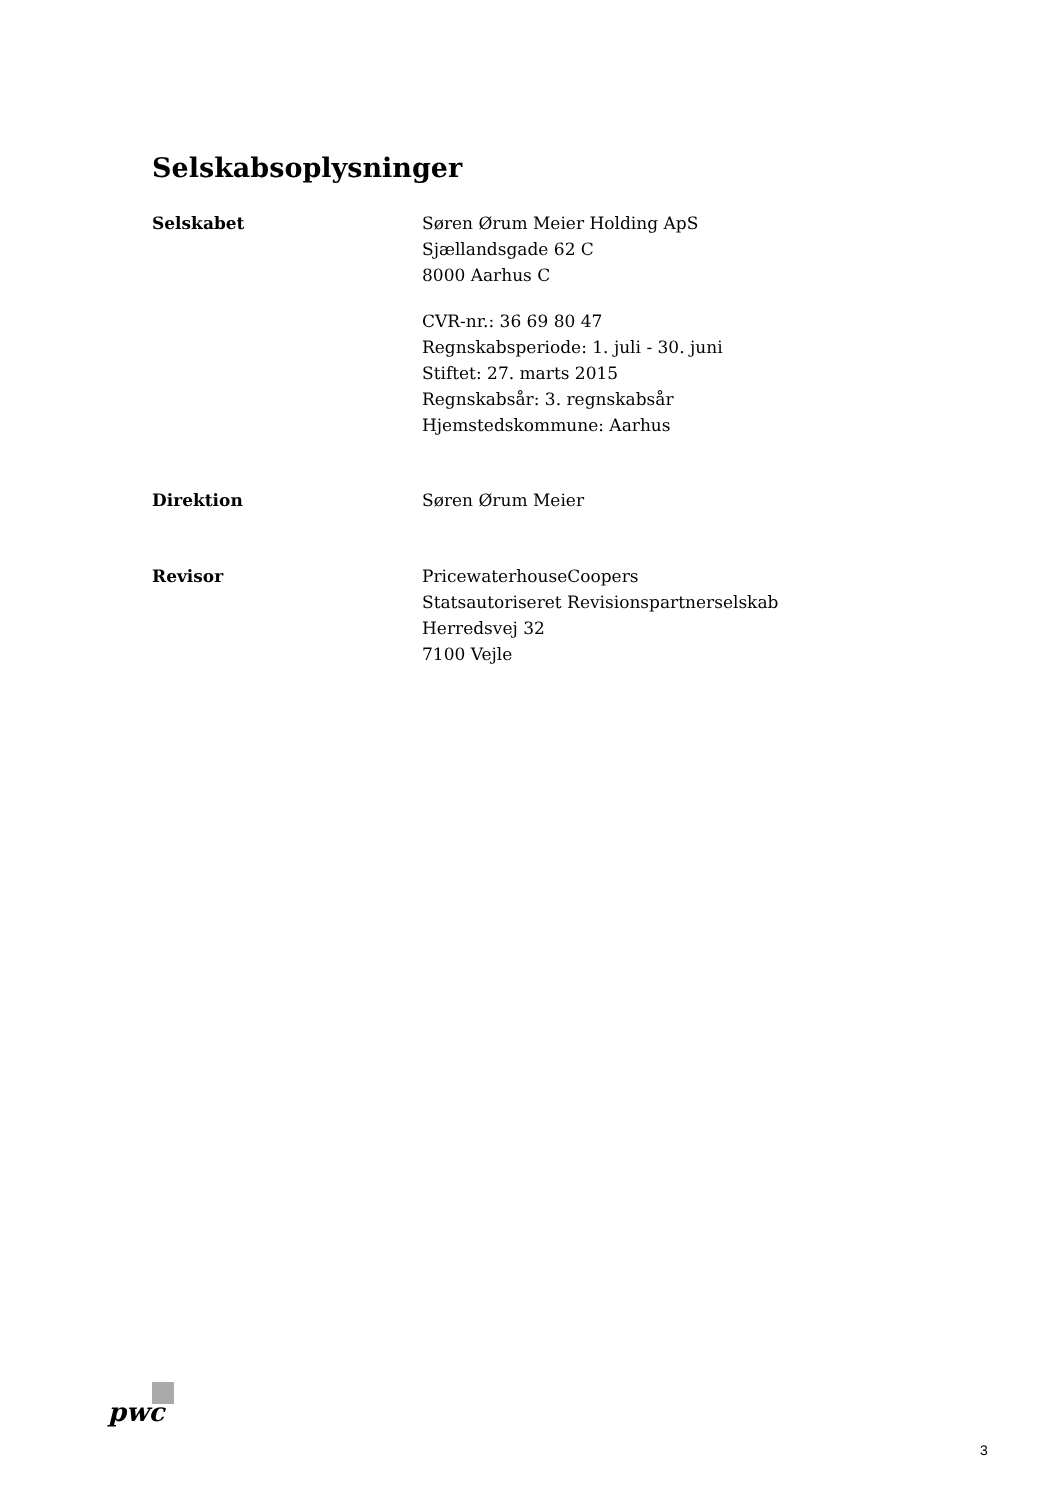Selskabsoplysninger
Selskabet Søren Ørum Meier Holding ApS
Sjællandsgade 62 C
8000 Aarhus C
CVR-nr.: 36 69 80 47
Regnskabsperiode: 1. juli - 30. juni
Stiftet: 27. marts 2015
Regnskabsår: 3. regnskabsår
Hjemstedskommune: Aarhus
Direktion Søren Ørum Meier
Revisor PricewaterhouseCoopers
Statsautoriseret Revisionspartnerselskab
Herredsvej 32
7100 Vejle
pwc
3